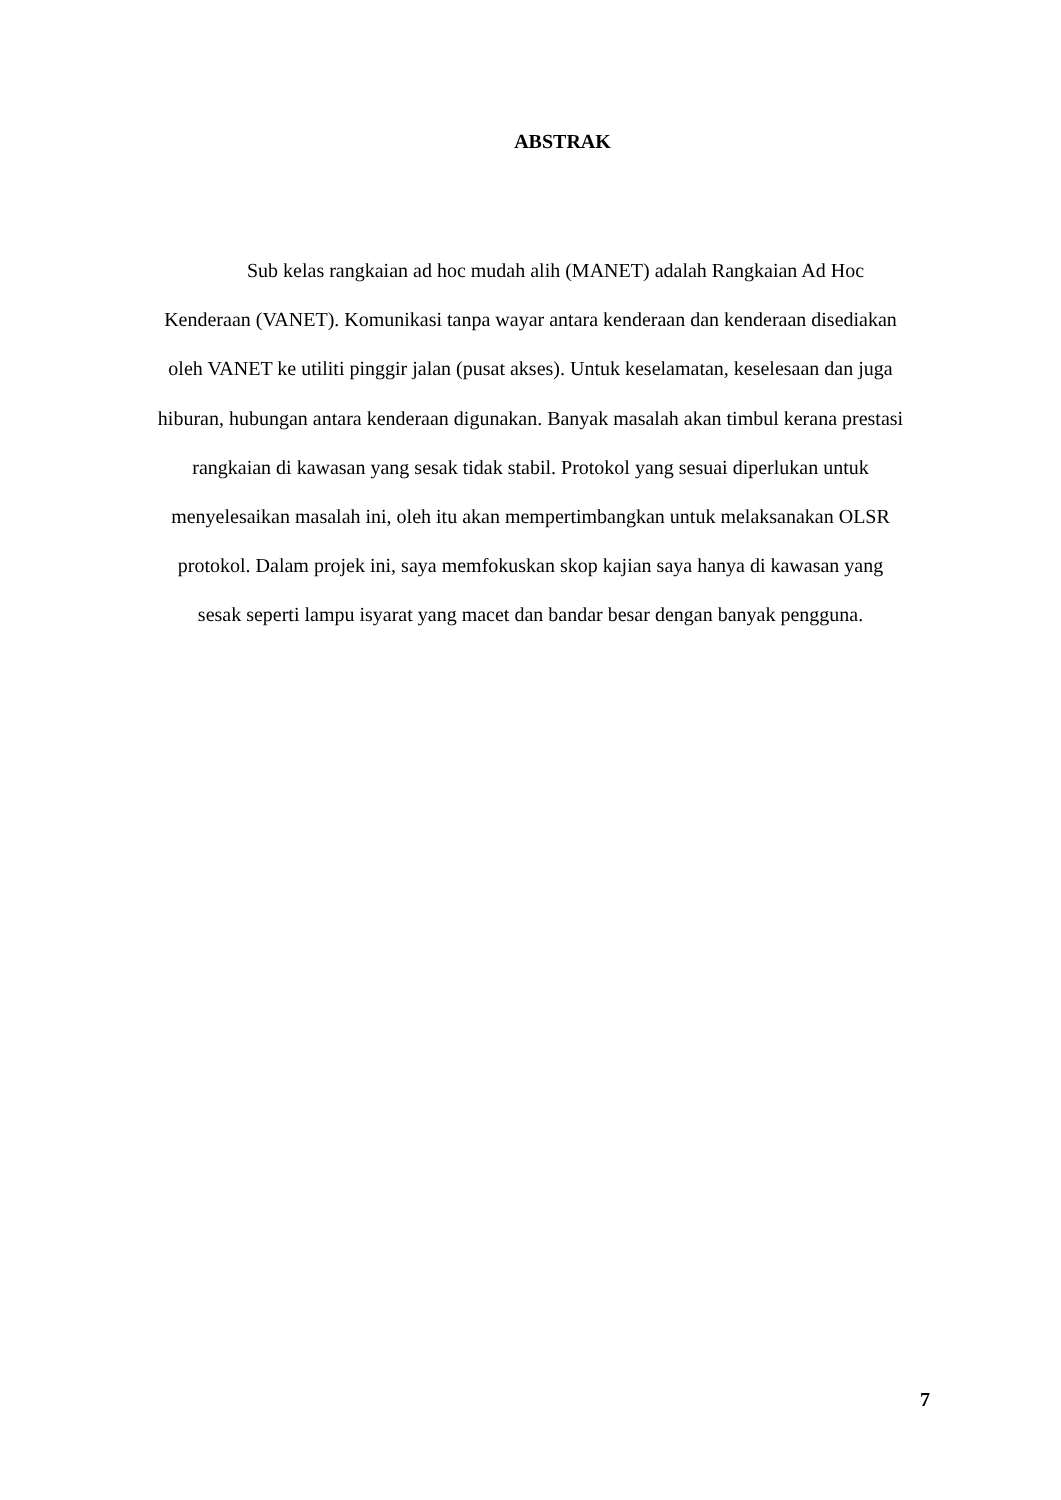ABSTRAK
Sub kelas rangkaian ad hoc mudah alih (MANET) adalah Rangkaian Ad Hoc
Kenderaan (VANET). Komunikasi tanpa wayar antara kenderaan dan kenderaan disediakan
oleh VANET ke utiliti pinggir jalan (pusat akses). Untuk keselamatan, keselesaan dan juga
hiburan, hubungan antara kenderaan digunakan. Banyak masalah akan timbul kerana prestasi
rangkaian di kawasan yang sesak tidak stabil. Protokol yang sesuai diperlukan untuk
menyelesaikan masalah ini, oleh itu akan mempertimbangkan untuk melaksanakan OLSR
protokol. Dalam projek ini, saya memfokuskan skop kajian saya hanya di kawasan yang
sesak seperti lampu isyarat yang macet dan bandar besar dengan banyak pengguna.
7